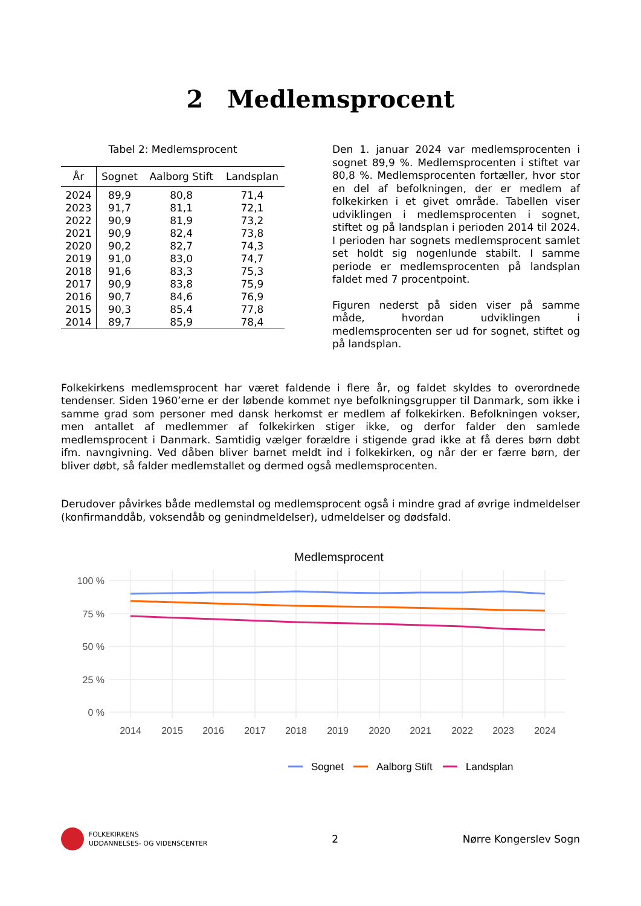2 Medlemsprocent
Tabel 2: Medlemsprocent
| År | Sognet | Aalborg Stift | Landsplan |
| --- | --- | --- | --- |
| 2024 | 89,9 | 80,8 | 71,4 |
| 2023 | 91,7 | 81,1 | 72,1 |
| 2022 | 90,9 | 81,9 | 73,2 |
| 2021 | 90,9 | 82,4 | 73,8 |
| 2020 | 90,2 | 82,7 | 74,3 |
| 2019 | 91,0 | 83,0 | 74,7 |
| 2018 | 91,6 | 83,3 | 75,3 |
| 2017 | 90,9 | 83,8 | 75,9 |
| 2016 | 90,7 | 84,6 | 76,9 |
| 2015 | 90,3 | 85,4 | 77,8 |
| 2014 | 89,7 | 85,9 | 78,4 |
Den 1. januar 2024 var medlemsprocenten i sognet 89,9 %. Medlemsprocenten i stiftet var 80,8 %. Medlemsprocenten fortæller, hvor stor en del af befolkningen, der er medlem af folkekirken i et givet område. Tabellen viser udviklingen i medlemsprocenten i sognet, stiftet og på landsplan i perioden 2014 til 2024. I perioden har sognets medlemsprocent samlet set holdt sig nogenlunde stabilt. I samme periode er medlemsprocenten på landsplan faldet med 7 procentpoint.
Figuren nederst på siden viser på samme måde, hvordan udviklingen i medlemsprocenten ser ud for sognet, stiftet og på landsplan.
Folkekirkens medlemsprocent har været faldende i flere år, og faldet skyldes to overordnede tendenser. Siden 1960’erne er der løbende kommet nye befolkningsgrupper til Danmark, som ikke i samme grad som personer med dansk herkomst er medlem af folkekirken. Befolkningen vokser, men antallet af medlemmer af folkekirken stiger ikke, og derfor falder den samlede medlemsprocent i Danmark. Samtidig vælger forældre i stigende grad ikke at få deres børn døbt ifm. navngivning. Ved dåben bliver barnet meldt ind i folkekirken, og når der er færre børn, der bliver døbt, så falder medlemstallet og dermed også medlemsprocenten.
Derudover påvirkes både medlemstal og medlemsprocent også i mindre grad af øvrige indmeldelser (konfirmanddåb, voksendåb og genindmeldelser), udmeldelser og dødsfald.
Medlemsprocent
100 %
75 %
50 %
25 %
0 %
2014
2015
2016
2017
2018
2019
2020
2021
2022
2023
2024
Sognet
Aalborg Stift
Landsplan
FOLKEKIRKENS
UDDANNELSES- OG VIDENSCENTER
2 Nørre Kongerslev Sogn